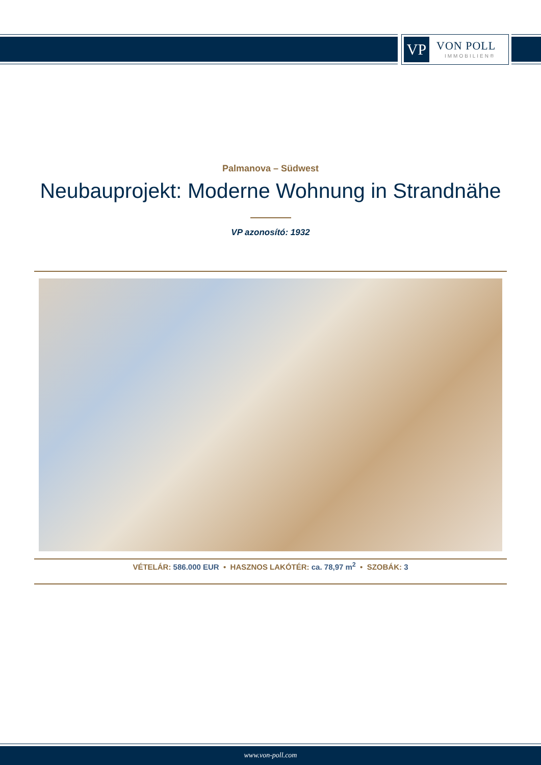VP
VON POLL
IMMOBILIEN®
Palmanova – Südwest
Neubauprojekt: Moderne Wohnung in Strandnähe
VP azonosító: 1932
VÉTELÁR: 586.000 EUR • HASZNOS LAKÓTÉR: ca. 78,97 m<sup>2</sup> • SZOBÁK: 3
www.von-poll.com